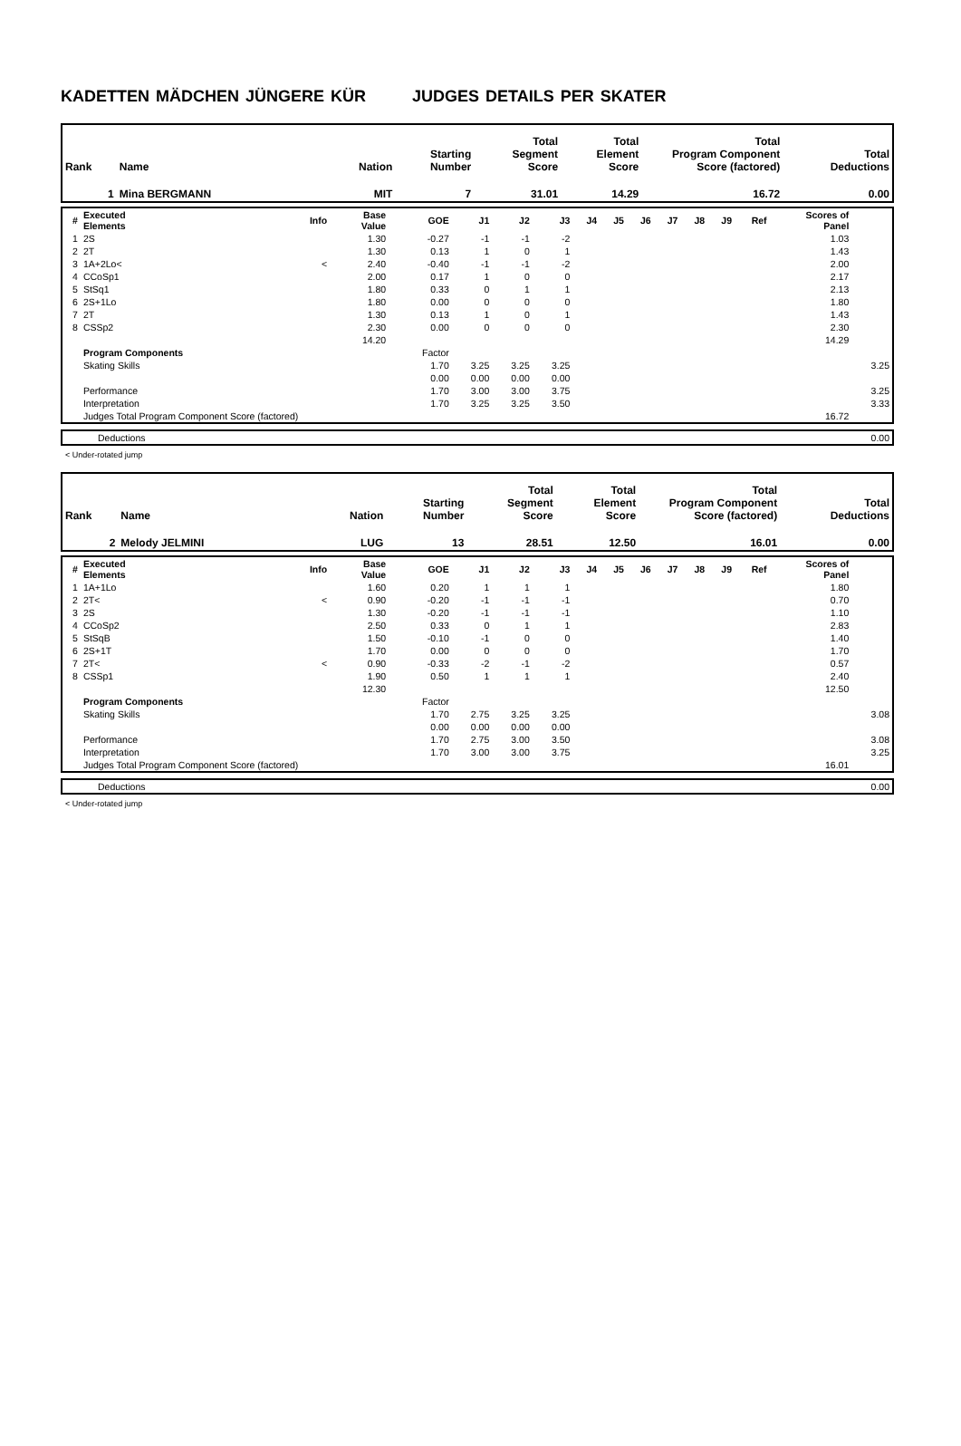KADETTEN MÄDCHEN JÜNGERE KÜR JUDGES DETAILS PER SKATER
| Rank | Name | Nation | Starting Number | Total Segment Score | Total Element Score | Total Program Component Score (factored) | Total Deductions |
| --- | --- | --- | --- | --- | --- | --- | --- |
| 1 | Mina BERGMANN | MIT | 7 | 31.01 | 14.29 | 16.72 | 0.00 |
| # | Executed Elements | Info | Base Value | GOE | J1 | J2 | J3 | J4 | J5 | J6 | J7 | J8 | J9 | Ref | Scores of Panel | |
| --- | --- | --- | --- | --- | --- | --- | --- | --- | --- | --- | --- | --- | --- | --- | --- | --- |
| 1 | 2S | | 1.30 | -0.27 | -1 | -1 | -2 | | | | | | | | 1.03 | |
| 2 | 2T | | 1.30 | 0.13 | 1 | 0 | 1 | | | | | | | | 1.43 | |
| 3 | 1A+2Lo< | < | 2.40 | -0.40 | -1 | -1 | -2 | | | | | | | | 2.00 | |
| 4 | CCoSp1 | | 2.00 | 0.17 | 1 | 0 | 0 | | | | | | | | 2.17 | |
| 5 | StSq1 | | 1.80 | 0.33 | 0 | 1 | 1 | | | | | | | | 2.13 | |
| 6 | 2S+1Lo | | 1.80 | 0.00 | 0 | 0 | 0 | | | | | | | | 1.80 | |
| 7 | 2T | | 1.30 | 0.13 | 1 | 0 | 1 | | | | | | | | 1.43 | |
| 8 | CSSp2 | | 2.30 | 0.00 | 0 | 0 | 0 | | | | | | | | 2.30 | |
| | | | 14.20 | | | | | | | | | | | | 14.29 | |
| | Program Components | | | Factor | | | | | | | | | | | | |
| | Skating Skills | | | 1.70 | 3.25 | 3.25 | 3.25 | | | | | | | | | 3.25 |
| | | | | 0.00 | 0.00 | 0.00 | 0.00 | | | | | | | | | |
| | Performance | | | 1.70 | 3.00 | 3.00 | 3.75 | | | | | | | | | 3.25 |
| | Interpretation | | | 1.70 | 3.25 | 3.25 | 3.50 | | | | | | | | | 3.33 |
| | Judges Total Program Component Score (factored) | | | | | | | | | | | | | | 16.72 | |
| | Deductions | 0.00 |
< Under-rotated jump
| Rank | Name | Nation | Starting Number | Total Segment Score | Total Element Score | Total Program Component Score (factored) | Total Deductions |
| --- | --- | --- | --- | --- | --- | --- | --- |
| 2 | Melody JELMINI | LUG | 13 | 28.51 | 12.50 | 16.01 | 0.00 |
| # | Executed Elements | Info | Base Value | GOE | J1 | J2 | J3 | J4 | J5 | J6 | J7 | J8 | J9 | Ref | Scores of Panel | |
| --- | --- | --- | --- | --- | --- | --- | --- | --- | --- | --- | --- | --- | --- | --- | --- | --- |
| 1 | 1A+1Lo | | 1.60 | 0.20 | 1 | 1 | 1 | | | | | | | | 1.80 | |
| 2 | 2T< | < | 0.90 | -0.20 | -1 | -1 | -1 | | | | | | | | 0.70 | |
| 3 | 2S | | 1.30 | -0.20 | -1 | -1 | -1 | | | | | | | | 1.10 | |
| 4 | CCoSp2 | | 2.50 | 0.33 | 0 | 1 | 1 | | | | | | | | 2.83 | |
| 5 | StSqB | | 1.50 | -0.10 | -1 | 0 | 0 | | | | | | | | 1.40 | |
| 6 | 2S+1T | | 1.70 | 0.00 | 0 | 0 | 0 | | | | | | | | 1.70 | |
| 7 | 2T< | < | 0.90 | -0.33 | -2 | -1 | -2 | | | | | | | | 0.57 | |
| 8 | CSSp1 | | 1.90 | 0.50 | 1 | 1 | 1 | | | | | | | | 2.40 | |
| | | | 12.30 | | | | | | | | | | | | 12.50 | |
| | Program Components | | | Factor | | | | | | | | | | | | |
| | Skating Skills | | | 1.70 | 2.75 | 3.25 | 3.25 | | | | | | | | | 3.08 |
| | | | | 0.00 | 0.00 | 0.00 | 0.00 | | | | | | | | | |
| | Performance | | | 1.70 | 2.75 | 3.00 | 3.50 | | | | | | | | | 3.08 |
| | Interpretation | | | 1.70 | 3.00 | 3.00 | 3.75 | | | | | | | | | 3.25 |
| | Judges Total Program Component Score (factored) | | | | | | | | | | | | | | 16.01 | |
| | Deductions | 0.00 |
< Under-rotated jump